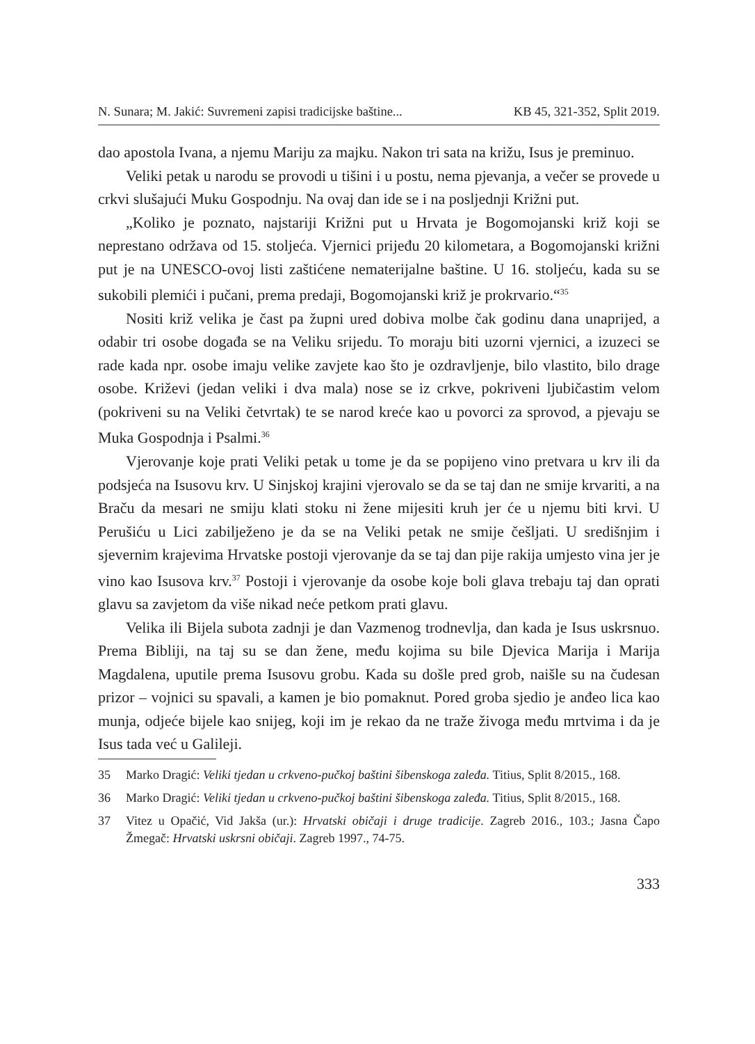N. Sunara; M. Jakić: Suvremeni zapisi tradicijske baštine... KB 45, 321-352, Split 2019.
dao apostola Ivana, a njemu Mariju za majku. Nakon tri sata na križu, Isus je preminuo.
Veliki petak u narodu se provodi u tišini i u postu, nema pjevanja, a večer se provede u crkvi slušajući Muku Gospodnju. Na ovaj dan ide se i na posljednji Križni put.
„Koliko je poznato, najstariji Križni put u Hrvata je Bogomojanski križ koji se neprestano održava od 15. stoljeća. Vjernici prijeđu 20 kilometara, a Bogomojanski križni put je na UNESCO-ovoj listi zaštićene nematerijalne baštine. U 16. stoljeću, kada su se sukobili plemići i pučani, prema predaji, Bogomojanski križ je prokrvario.“<sup>35</sup>
Nositi križ velika je čast pa župni ured dobiva molbe čak godinu dana unaprijed, a odabir tri osobe događa se na Veliku srijedu. To moraju biti uzorni vjernici, a izuzeci se rade kada npr. osobe imaju velike zavjete kao što je ozdravljenje, bilo vlastito, bilo drage osobe. Križevi (jedan veliki i dva mala) nose se iz crkve, pokriveni ljubičastim velom (pokriveni su na Veliki četvrtak) te se narod kreće kao u povorci za sprovod, a pjevaju se Muka Gospodnja i Psalmi.<sup>36</sup>
Vjerovanje koje prati Veliki petak u tome je da se popijeno vino pretvara u krv ili da podsjeća na Isusovu krv. U Sinjskoj krajini vjerovalo se da se taj dan ne smije krvariti, a na Braču da mesari ne smiju klati stoku ni žene mijesiti kruh jer će u njemu biti krvi. U Perušiću u Lici zabilježeno je da se na Veliki petak ne smije češljati. U središnjim i sjevernim krajevima Hrvatske postoji vjerovanje da se taj dan pije rakija umjesto vina jer je vino kao Isusova krv.<sup>37</sup> Postoji i vjerovanje da osobe koje boli glava trebaju taj dan oprati glavu sa zavjetom da više nikad neće petkom prati glavu.
Velika ili Bijela subota zadnji je dan Vazmenog trodnevlja, dan kada je Isus uskrsnuo. Prema Bibliji, na taj su se dan žene, među kojima su bile Djevica Marija i Marija Magdalena, uputile prema Isusovu grobu. Kada su došle pred grob, naišle su na čudesan prizor – vojnici su spavali, a kamen je bio pomaknut. Pored groba sjedio je anđeo lica kao munja, odjeće bijele kao snijeg, koji im je rekao da ne traže živoga među mrtvima i da je Isus tada već u Galileji.
35 Marko Dragić: Veliki tjedan u crkveno-pučkoj baštini šibenskoga zaleđa. Titius, Split 8/2015., 168.
36 Marko Dragić: Veliki tjedan u crkveno-pučkoj baštini šibenskoga zaleđa. Titius, Split 8/2015., 168.
37 Vitez u Opačić, Vid Jakša (ur.): Hrvatski običaji i druge tradicije. Zagreb 2016., 103.; Jasna Čapo Žmegač: Hrvatski uskrsni običaji. Zagreb 1997., 74-75.
333